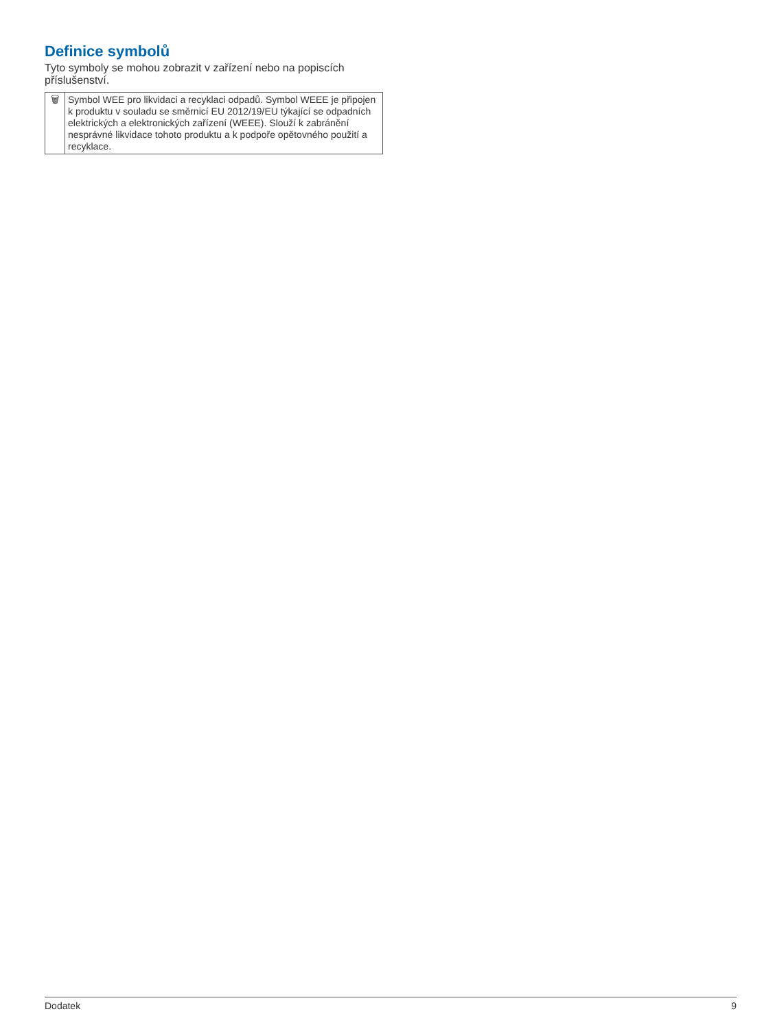Definice symbolů
Tyto symboly se mohou zobrazit v zařízení nebo na popiscích příslušenství.
| 🗑 | Symbol WEE pro likvidaci a recyklaci odpadů. Symbol WEEE je připojen k produktu v souladu se směrnicí EU 2012/19/EU týkající se odpadních elektrických a elektronických zařízení (WEEE). Slouží k zabránění nesprávné likvidace tohoto produktu a k podpoře opětovného použití a recyklace. |
Dodatek 9